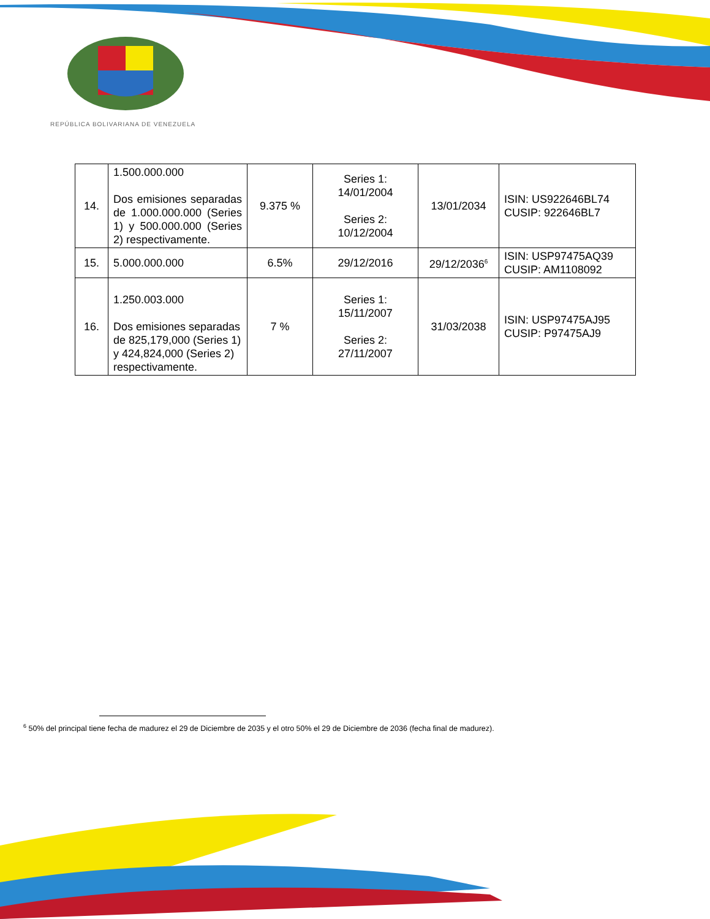REPÚBLICA BOLIVARIANA DE VENEZUELA
| 14. | 1.500.000.000 Dos emisiones separadas de 1.000.000.000 (Series 1) y 500.000.000 (Series 2) respectivamente. | 9.375 % | Series 1: 14/01/2004 Series 2: 10/12/2004 | 13/01/2034 | ISIN: US922646BL74 CUSIP: 922646BL7 |
| 15. | 5.000.000.000 | 6.5% | 29/12/2016 | 29/12/2036<sup>6</sup> | ISIN: USP97475AQ39 CUSIP: AM1108092 |
| 16. | 1.250.003.000 Dos emisiones separadas de 825,179,000 (Series 1) y 424,824,000 (Series 2) respectivamente. | 7 % | Series 1: 15/11/2007 Series 2: 27/11/2007 | 31/03/2038 | ISIN: USP97475AJ95 CUSIP: P97475AJ9 |
<sup>6</sup> 50% del principal tiene fecha de madurez el 29 de Diciembre de 2035 y el otro 50% el 29 de Diciembre de 2036 (fecha final de madurez).